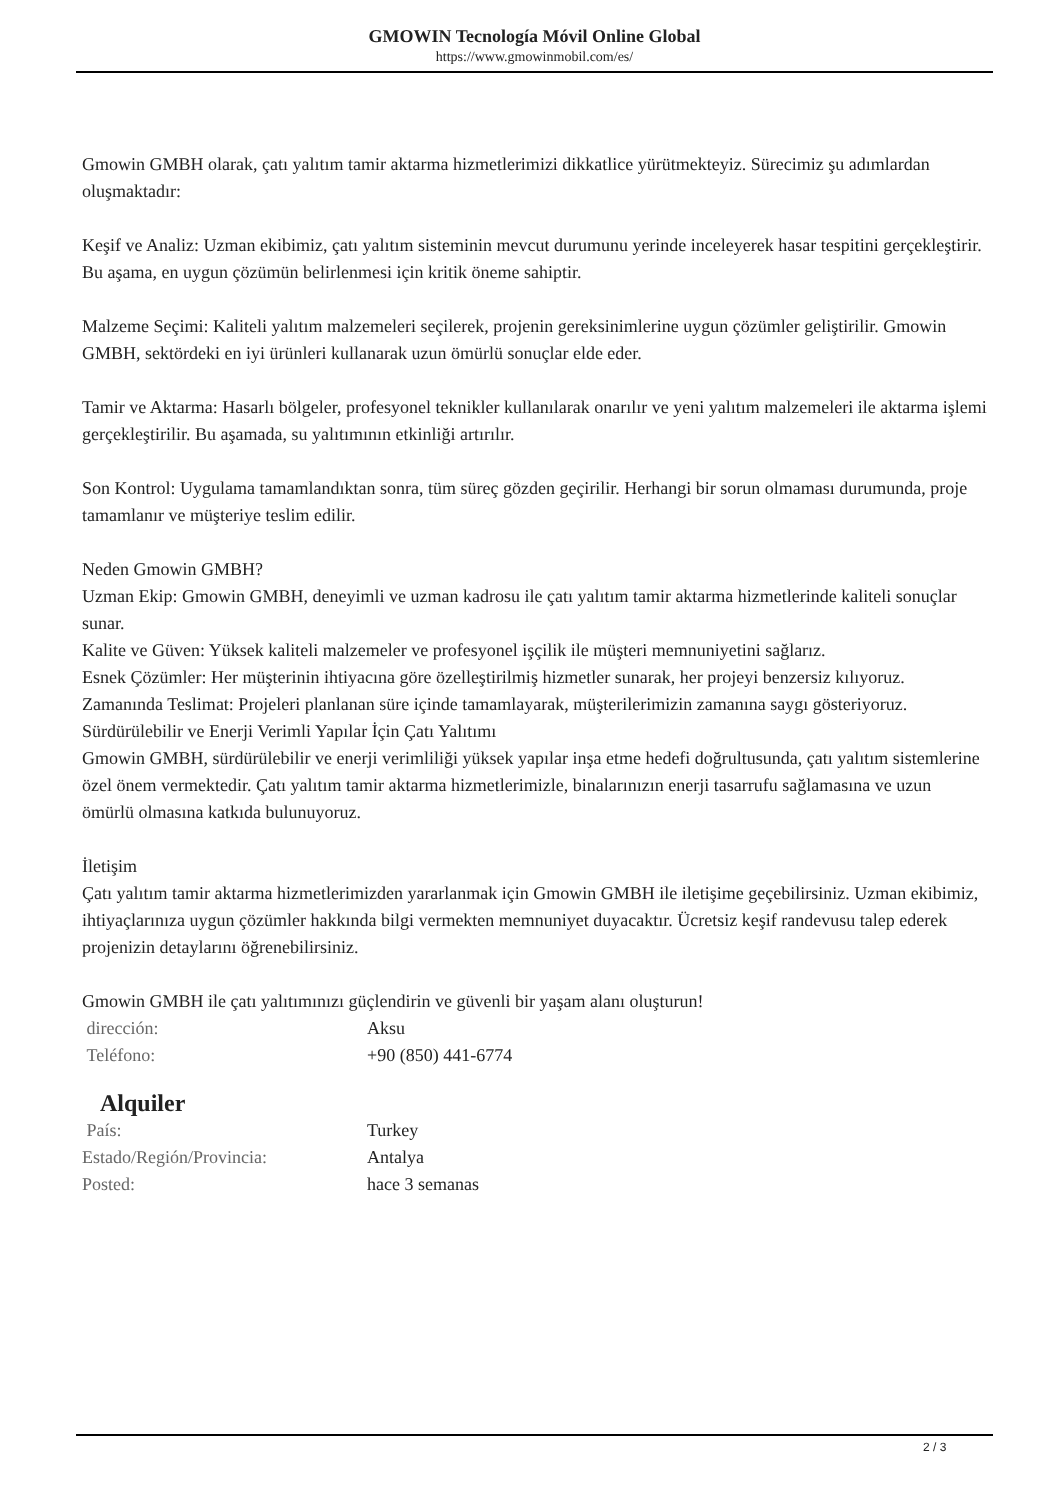GMOWIN Tecnología Móvil Online Global
https://www.gmowinmobil.com/es/
Gmowin GMBH olarak, çatı yalıtım tamir aktarma hizmetlerimizi dikkatlice yürütmekteyiz. Sürecimiz şu adımlardan oluşmaktadır:
Keşif ve Analiz: Uzman ekibimiz, çatı yalıtım sisteminin mevcut durumunu yerinde inceleyerek hasar tespitini gerçekleştirir. Bu aşama, en uygun çözümün belirlenmesi için kritik öneme sahiptir.
Malzeme Seçimi: Kaliteli yalıtım malzemeleri seçilerek, projenin gereksinimlerine uygun çözümler geliştirilir. Gmowin GMBH, sektördeki en iyi ürünleri kullanarak uzun ömürlü sonuçlar elde eder.
Tamir ve Aktarma: Hasarlı bölgeler, profesyonel teknikler kullanılarak onarılır ve yeni yalıtım malzemeleri ile aktarma işlemi gerçekleştirilir. Bu aşamada, su yalıtımının etkinliği artırılır.
Son Kontrol: Uygulama tamamlandıktan sonra, tüm süreç gözden geçirilir. Herhangi bir sorun olmaması durumunda, proje tamamlanır ve müşteriye teslim edilir.
Neden Gmowin GMBH?
Uzman Ekip: Gmowin GMBH, deneyimli ve uzman kadrosu ile çatı yalıtım tamir aktarma hizmetlerinde kaliteli sonuçlar sunar.
Kalite ve Güven: Yüksek kaliteli malzemeler ve profesyonel işçilik ile müşteri memnuniyetini sağlarız.
Esnek Çözümler: Her müşterinin ihtiyacına göre özelleştirilmiş hizmetler sunarak, her projeyi benzersiz kılıyoruz.
Zamanında Teslimat: Projeleri planlanan süre içinde tamamlayarak, müşterilerimizin zamanına saygı gösteriyoruz.
Sürdürülebilir ve Enerji Verimli Yapılar İçin Çatı Yalıtımı
Gmowin GMBH, sürdürülebilir ve enerji verimliliği yüksek yapılar inşa etme hedefi doğrultusunda, çatı yalıtım sistemlerine özel önem vermektedir. Çatı yalıtım tamir aktarma hizmetlerimizle, binalarınızın enerji tasarrufu sağlamasına ve uzun ömürlü olmasına katkıda bulunuyoruz.
İletişim
Çatı yalıtım tamir aktarma hizmetlerimizden yararlanmak için Gmowin GMBH ile iletişime geçebilirsiniz. Uzman ekibimiz, ihtiyaçlarınıza uygun çözümler hakkında bilgi vermekten memnuniyet duyacaktır. Ücretsiz keşif randevusu talep ederek projenizin detaylarını öğrenebilirsiniz.
Gmowin GMBH ile çatı yalıtımınızı güçlendirin ve güvenli bir yaşam alanı oluşturun!
| dirección: | Aksu |
| Teléfono: | +90 (850) 441-6774 |
Alquiler
| País: | Turkey |
| Estado/Región/Provincia: | Antalya |
| Posted: | hace 3 semanas |
2 / 3